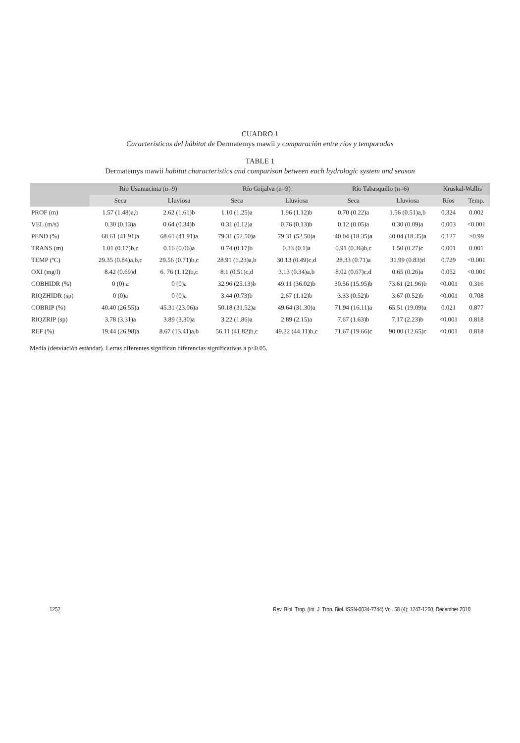CUADRO 1
Características del hábitat de Dermatemys mawii y comparación entre ríos y temporadas
TABLE 1
Dermatemys mawii habitat characteristics and comparison between each hydrologic system and season
| | Río Usumacinta (n=9) | | Río Grijalva (n=9) | | Río Tabasquillo (n=6) | | Kruskal-Wallis | |
| --- | --- | --- | --- | --- | --- | --- | --- | --- |
| | Seca | Lluviosa | Seca | Lluviosa | Seca | Lluviosa | Ríos | Temp. |
| PROF (m) | 1.57 (1.48)a,b | 2.62 (1.61)b | 1.10 (1.25)a | 1.96 (1.12)b | 0.70 (0.22)a | 1.56 (0.51)a,b | 0.324 | 0.002 |
| VEL (m/s) | 0.30 (0.13)a | 0.64 (0.34)b | 0.31 (0.12)a | 0.76 (0.13)b | 0.12 (0.05)a | 0.30 (0.09)a | 0.003 | <0.001 |
| PEND (%) | 68.61 (41.91)a | 68.61 (41.91)a | 79.31 (52.50)a | 79.31 (52.50)a | 40.04 (18.35)a | 40.04 (18.35)a | 0.127 | >0.99 |
| TRANS (m) | 1.01 (0.17)b,c | 0.16 (0.06)a | 0.74 (0.17)b | 0.33 (0.1)a | 0.91 (0.36)b,c | 1.50 (0.27)c | 0.001 | 0.001 |
| TEMP (ºC) | 29.35 (0.84)a,b,c | 29.56 (0.71)b,c | 28.91 (1.23)a,b | 30.13 (0.49)c,d | 28.33 (0.71)a | 31.99 (0.83)d | 0.729 | <0.001 |
| OXI (mg/l) | 8.42 (0.69)d | 6. 76 (1.12)b,c | 8.1 (0.51)c,d | 3.13 (0.34)a,b | 8.02 (0.67)c,d | 0.65 (0.26)a | 0.052 | <0.001 |
| COBHIDR (%) | 0 (0) a | 0 (0)a | 32.96 (25.13)b | 49.11 (36.02)b | 30.56 (15.95)b | 73.61 (21.96)b | <0.001 | 0.316 |
| RIQZHIDR (sp) | 0 (0)a | 0 (0)a | 3.44 (0.73)b | 2.67 (1.12)b | 3.33 (0.52)b | 3.67 (0.52)b | <0.001 | 0.708 |
| COBRIP (%) | 40.40 (26.55)a | 45.31 (23.06)a | 50.18 (31.52)a | 49.64 (31.30)a | 71.94 (16.11)a | 65.51 (19.09)a | 0.021 | 0.877 |
| RIQZRIP (sp) | 3.78 (3.31)a | 3.89 (3.30)a | 3.22 (1.86)a | 2.89 (2.15)a | 7.67 (1.63)b | 7.17 (2.23)b | <0.001 | 0.818 |
| REF (%) | 19.44 (26.98)a | 8.67 (13.41)a,b | 56.11 (41.82)b,c | 49.22 (44.11)b,c | 71.67 (19.66)c | 90.00 (12.65)c | <0.001 | 0.818 |
Media (desviación estándar). Letras diferentes significan diferencias significativas a p≤0.05.
1252 Rev. Biol. Trop. (Int. J. Trop. Biol. ISSN-0034-7744) Vol. 58 (4): 1247-1260, December 2010